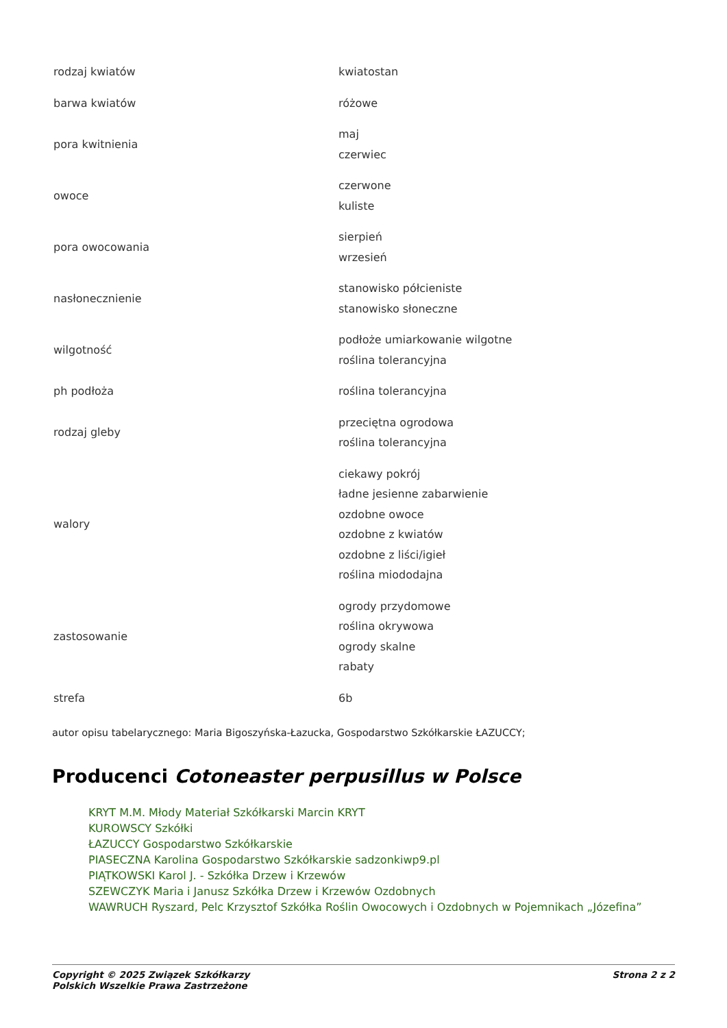| rodzaj kwiatów | kwiatostan |
| barwa kwiatów | różowe |
| pora kwitnienia | maj czerwiec |
| owoce | czerwone kuliste |
| pora owocowania | sierpień wrzesień |
| nasłonecznienie | stanowisko półcieniste stanowisko słoneczne |
| wilgotność | podłoże umiarkowanie wilgotne roślina tolerancyjna |
| ph podłoża | roślina tolerancyjna |
| rodzaj gleby | przeciętna ogrodowa roślina tolerancyjna |
| walory | ciekawy pokrój ładne jesienne zabarwienie ozdobne owoce ozdobne z kwiatów ozdobne z liści/igieł roślina miododajna |
| zastosowanie | ogrody przydomowe roślina okrywowa ogrody skalne rabaty |
| strefa | 6b |
autor opisu tabelarycznego: Maria Bigoszyńska-Łazucka, Gospodarstwo Szkółkarskie ŁAZUCCY;
Producenci Cotoneaster perpusillus w Polsce
KRYT M.M. Młody Materiał Szkółkarski Marcin KRYT
KUROWSCY Szkółki
ŁAZUCCY Gospodarstwo Szkółkarskie
PIASECZNA Karolina Gospodarstwo Szkółkarskie sadzonkiwp9.pl
PIĄTKOWSKI Karol J. - Szkółka Drzew i Krzewów
SZEWCZYK Maria i Janusz Szkółka Drzew i Krzewów Ozdobnych
WAWRUCH Ryszard, Pelc Krzysztof Szkółka Roślin Owocowych i Ozdobnych w Pojemnikach „Józefina”
Copyright © 2025 Związek Szkółkarzy
Polskich Wszelkie Prawa Zastrzeżone
Strona 2 z 2